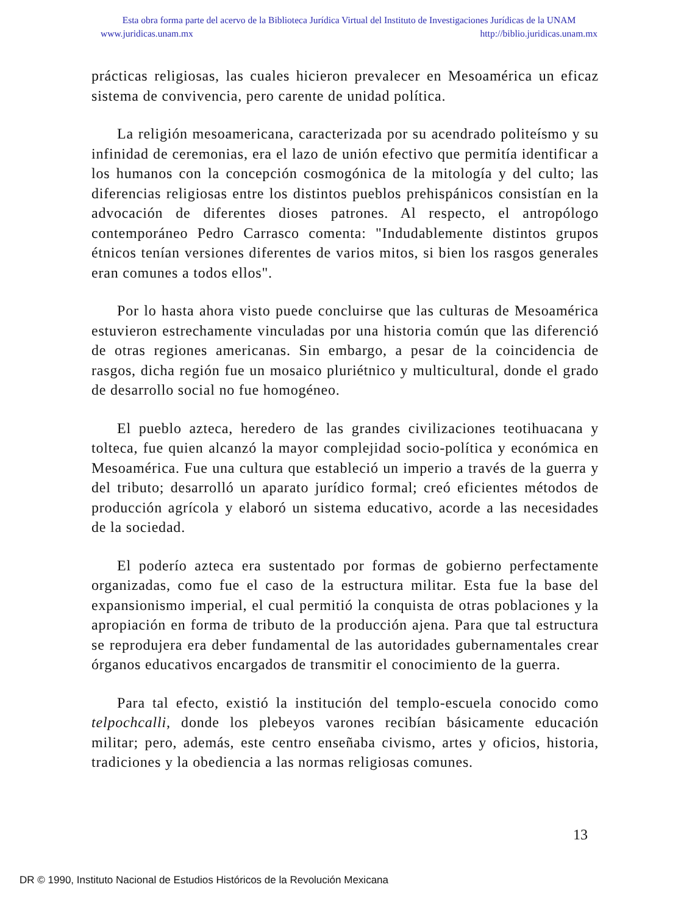Esta obra forma parte del acervo de la Biblioteca Jurídica Virtual del Instituto de Investigaciones Jurídicas de la UNAM
www.juridicas.unam.mx http://biblio.juridicas.unam.mx
prácticas religiosas, las cuales hicieron prevalecer en Mesoamérica un eficaz sistema de convivencia, pero carente de unidad política.
La religión mesoamericana, caracterizada por su acendrado politeísmo y su infinidad de ceremonias, era el lazo de unión efectivo que permitía identificar a los humanos con la concepción cosmogónica de la mitología y del culto; las diferencias religiosas entre los distintos pueblos prehispánicos consistían en la advocación de diferentes dioses patrones. Al respecto, el antropólogo contemporáneo Pedro Carrasco comenta: "Indudablemente distintos grupos étnicos tenían versiones diferentes de varios mitos, si bien los rasgos generales eran comunes a todos ellos".
Por lo hasta ahora visto puede concluirse que las culturas de Mesoamérica estuvieron estrechamente vinculadas por una historia común que las diferenció de otras regiones americanas. Sin embargo, a pesar de la coincidencia de rasgos, dicha región fue un mosaico pluriétnico y multicultural, donde el grado de desarrollo social no fue homogéneo.
El pueblo azteca, heredero de las grandes civilizaciones teotihuacana y tolteca, fue quien alcanzó la mayor complejidad socio-política y económica en Mesoamérica. Fue una cultura que estableció un imperio a través de la guerra y del tributo; desarrolló un aparato jurídico formal; creó eficientes métodos de producción agrícola y elaboró un sistema educativo, acorde a las necesidades de la sociedad.
El poderío azteca era sustentado por formas de gobierno perfectamente organizadas, como fue el caso de la estructura militar. Esta fue la base del expansionismo imperial, el cual permitió la conquista de otras poblaciones y la apropiación en forma de tributo de la producción ajena. Para que tal estructura se reprodujera era deber fundamental de las autoridades gubernamentales crear órganos educativos encargados de transmitir el conocimiento de la guerra.
Para tal efecto, existió la institución del templo-escuela conocido como telpochcalli, donde los plebeyos varones recibían básicamente educación militar; pero, además, este centro enseñaba civismo, artes y oficios, historia, tradiciones y la obediencia a las normas religiosas comunes.
13
DR © 1990, Instituto Nacional de Estudios Históricos de la Revolución Mexicana